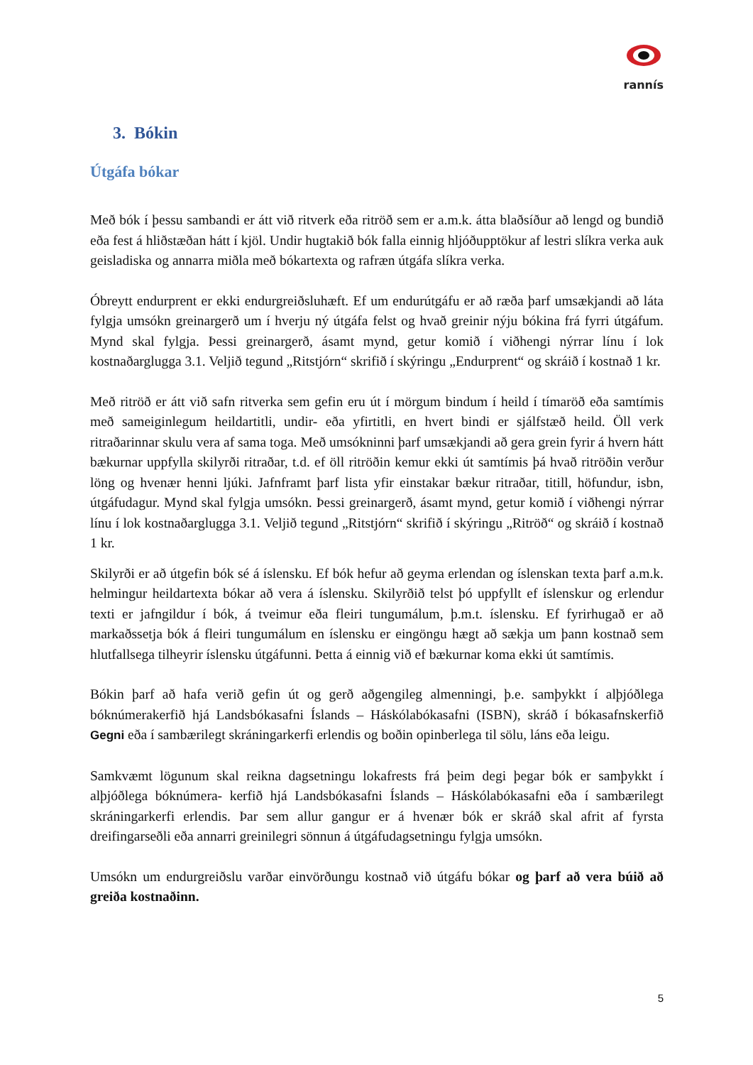rannís
3. Bókin
Útgáfa bókar
Með bók í þessu sambandi er átt við ritverk eða ritröð sem er a.m.k. átta blaðsíður að lengd og bundið eða fest á hliðstæðan hátt í kjöl. Undir hugtakið bók falla einnig hljóðupptökur af lestri slíkra verka auk geisladiska og annarra miðla með bókartexta og rafræn útgáfa slíkra verka.
Óbreytt endurprent er ekki endurgreiðsluhæft. Ef um endurútgáfu er að ræða þarf umsækjandi að láta fylgja umsókn greinargerð um í hverju ný útgáfa felst og hvað greinir nýju bókina frá fyrri útgáfum. Mynd skal fylgja. Þessi greinargerð, ásamt mynd, getur komið í viðhengi nýrrar línu í lok kostnaðarglugga 3.1. Veljið tegund „Ritstjórn“ skrifið í skýringu „Endurprent“ og skráið í kostnað 1 kr.
Með ritröð er átt við safn ritverka sem gefin eru út í mörgum bindum í heild í tímaröð eða samtímis með sameiginlegum heildartitli, undir- eða yfirtitli, en hvert bindi er sjálfstæð heild. Öll verk ritraðarinnar skulu vera af sama toga. Með umsókninni þarf umsækjandi að gera grein fyrir á hvern hátt bækurnar uppfylla skilyrði ritraðar, t.d. ef öll ritröðin kemur ekki út samtímis þá hvað ritröðin verður löng og hvenær henni ljúki. Jafnframt þarf lista yfir einstakar bækur ritraðar, titill, höfundur, isbn, útgáfudagur. Mynd skal fylgja umsókn. Þessi greinargerð, ásamt mynd, getur komið í viðhengi nýrrar línu í lok kostnaðarglugga 3.1. Veljið tegund „Ritstjórn“ skrifið í skýringu „Ritröð“ og skráið í kostnað 1 kr.
Skilyrði er að útgefin bók sé á íslensku. Ef bók hefur að geyma erlendan og íslenskan texta þarf a.m.k. helmingur heildartexta bókar að vera á íslensku. Skilyrðið telst þó uppfyllt ef íslenskur og erlendur texti er jafngildur í bók, á tveimur eða fleiri tungumálum, þ.m.t. íslensku. Ef fyrirhugað er að markaðssetja bók á fleiri tungumálum en íslensku er eingöngu hægt að sækja um þann kostnað sem hlutfallsega tilheyrir íslensku útgáfunni. Þetta á einnig við ef bækurnar koma ekki út samtímis.
Bókin þarf að hafa verið gefin út og gerð aðgengileg almenningi, þ.e. samþykkt í alþjóðlega bóknúmerakerfið hjá Landsbókasafni Íslands – Háskólabókasafni (ISBN), skráð í bókasafnskerfið Gegni eða í sambærilegt skráningarkerfi erlendis og boðin opinberlega til sölu, láns eða leigu.
Samkvæmt lögunum skal reikna dagsetningu lokafrests frá þeim degi þegar bók er samþykkt í alþjóðlega bóknúmera- kerfið hjá Landsbókasafni Íslands – Háskólabókasafni eða í sambærilegt skráningarkerfi erlendis. Þar sem allur gangur er á hvenær bók er skráð skal afrit af fyrsta dreifingarseðli eða annarri greinilegri sönnun á útgáfudagsetningu fylgja umsókn.
Umsókn um endurgreiðslu varðar einvörðungu kostnað við útgáfu bókar og þarf að vera búið að greiða kostnaðinn.
5